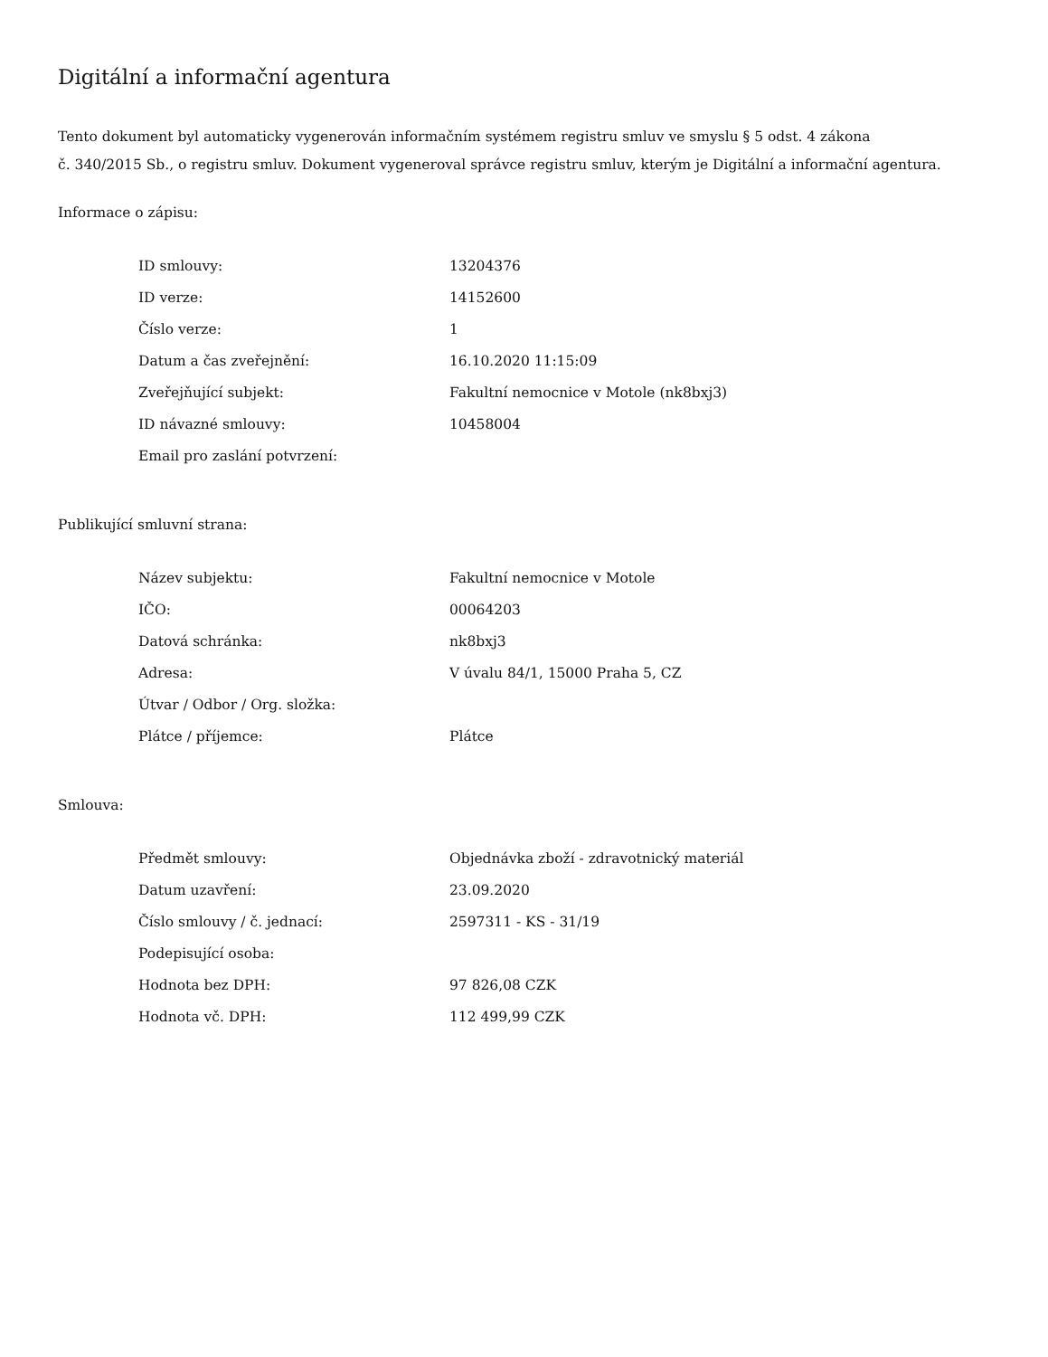Digitální a informační agentura
Tento dokument byl automaticky vygenerován informačním systémem registru smluv ve smyslu § 5 odst. 4 zákona
č. 340/2015 Sb., o registru smluv. Dokument vygeneroval správce registru smluv, kterým je Digitální a informační agentura.
Informace o zápisu:
| ID smlouvy: | 13204376 |
| ID verze: | 14152600 |
| Číslo verze: | 1 |
| Datum a čas zveřejnění: | 16.10.2020 11:15:09 |
| Zveřejňující subjekt: | Fakultní nemocnice v Motole (nk8bxj3) |
| ID návazné smlouvy: | 10458004 |
| Email pro zaslání potvrzení: | |
Publikující smluvní strana:
| Název subjektu: | Fakultní nemocnice v Motole |
| IČO: | 00064203 |
| Datová schránka: | nk8bxj3 |
| Adresa: | V úvalu 84/1, 15000 Praha 5, CZ |
| Útvar / Odbor / Org. složka: | |
| Plátce / příjemce: | Plátce |
Smlouva:
| Předmět smlouvy: | Objednávka zboží - zdravotnický materiál |
| Datum uzavření: | 23.09.2020 |
| Číslo smlouvy / č. jednací: | 2597311 - KS - 31/19 |
| Podepisující osoba: | |
| Hodnota bez DPH: | 97 826,08 CZK |
| Hodnota vč. DPH: | 112 499,99 CZK |